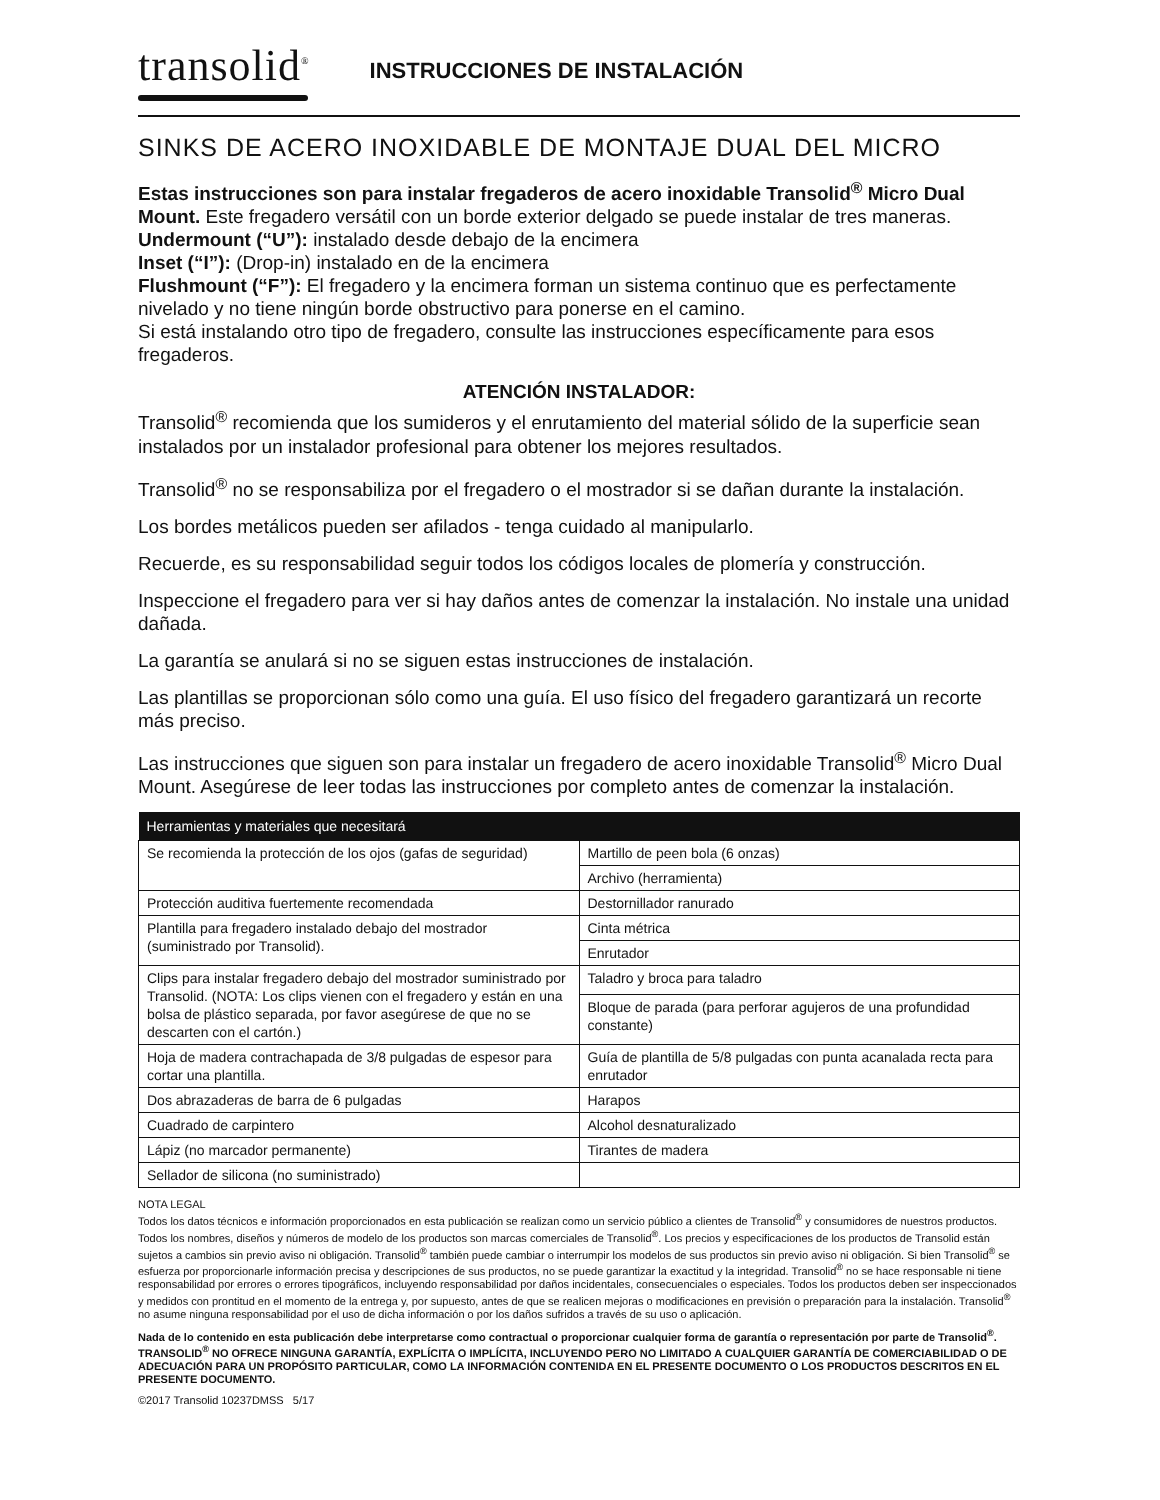transolid<sup>®</sup>
INSTRUCCIONES DE INSTALACIÓN
SINKS DE ACERO INOXIDABLE DE MONTAJE DUAL DEL MICRO
Estas instrucciones son para instalar fregaderos de acero inoxidable Transolid<sup>®</sup> Micro Dual Mount. Este fregadero versátil con un borde exterior delgado se puede instalar de tres maneras.
Undermount (“U”): instalado desde debajo de la encimera
Inset (“I”): (Drop-in) instalado en de la encimera
Flushmount (“F”): El fregadero y la encimera forman un sistema continuo que es perfectamente nivelado y no tiene ningún borde obstructivo para ponerse en el camino.
Si está instalando otro tipo de fregadero, consulte las instrucciones específicamente para esos fregaderos.
ATENCIÓN INSTALADOR:
Transolid<sup>®</sup> recomienda que los sumideros y el enrutamiento del material sólido de la superficie sean instalados por un instalador profesional para obtener los mejores resultados.
Transolid<sup>®</sup> no se responsabiliza por el fregadero o el mostrador si se dañan durante la instalación.
Los bordes metálicos pueden ser afilados - tenga cuidado al manipularlo.
Recuerde, es su responsabilidad seguir todos los códigos locales de plomería y construcción.
Inspeccione el fregadero para ver si hay daños antes de comenzar la instalación. No instale una unidad dañada.
La garantía se anulará si no se siguen estas instrucciones de instalación.
Las plantillas se proporcionan sólo como una guía. El uso físico del fregadero garantizará un recorte más preciso.
Las instrucciones que siguen son para instalar un fregadero de acero inoxidable Transolid<sup>®</sup> Micro Dual Mount. Asegúrese de leer todas las instrucciones por completo antes de comenzar la instalación.
| Herramientas y materiales que necesitará | |
| --- | --- |
| Se recomienda la protección de los ojos (gafas de seguridad) | Martillo de peen bola (6 onzas) |
| | Archivo (herramienta) |
| Protección auditiva fuertemente recomendada | Destornillador ranurado |
| Plantilla para fregadero instalado debajo del mostrador (suministrado por Transolid). | Cinta métrica |
| | Enrutador |
| Clips para instalar fregadero debajo del mostrador suministrado por Transolid. (NOTA: Los clips vienen con el fregadero y están en una bolsa de plástico separada, por favor asegúrese de que no se descarten con el cartón.) | Taladro y broca para taladro |
| | Bloque de parada (para perforar agujeros de una profundidad constante) |
| Hoja de madera contrachapada de 3/8 pulgadas de espesor para cortar una plantilla. | Guía de plantilla de 5/8 pulgadas con punta acanalada recta para enrutador |
| Dos abrazaderas de barra de 6 pulgadas | Harapos |
| Cuadrado de carpintero | Alcohol desnaturalizado |
| Lápiz (no marcador permanente) | Tirantes de madera |
| Sellador de silicona (no suministrado) | |
NOTA LEGAL
Todos los datos técnicos e información proporcionados en esta publicación se realizan como un servicio público a clientes de Transolid<sup>®</sup> y consumidores de nuestros productos. Todos los nombres, diseños y números de modelo de los productos son marcas comerciales de Transolid<sup>®</sup>. Los precios y especificaciones de los productos de Transolid están sujetos a cambios sin previo aviso ni obligación. Transolid<sup>®</sup> también puede cambiar o interrumpir los modelos de sus productos sin previo aviso ni obligación. Si bien Transolid<sup>®</sup> se esfuerza por proporcionarle información precisa y descripciones de sus productos, no se puede garantizar la exactitud y la integridad. Transolid<sup>®</sup> no se hace responsable ni tiene responsabilidad por errores o errores tipográficos, incluyendo responsabilidad por daños incidentales, consecuenciales o especiales. Todos los productos deben ser inspeccionados y medidos con prontitud en el momento de la entrega y, por supuesto, antes de que se realicen mejoras o modificaciones en previsión o preparación para la instalación. Transolid<sup>®</sup> no asume ninguna responsabilidad por el uso de dicha información o por los daños sufridos a través de su uso o aplicación.
Nada de lo contenido en esta publicación debe interpretarse como contractual o proporcionar cualquier forma de garantía o representación por parte de Transolid<sup>®</sup>. TRANSOLID<sup>®</sup> NO OFRECE NINGUNA GARANTÍA, EXPLÍCITA O IMPLÍCITA, INCLUYENDO PERO NO LIMITADO A CUALQUIER GARANTÍA DE COMERCIABILIDAD O DE ADECUACIÓN PARA UN PROPÓSITO PARTICULAR, COMO LA INFORMACIÓN CONTENIDA EN EL PRESENTE DOCUMENTO O LOS PRODUCTOS DESCRITOS EN EL PRESENTE DOCUMENTO.
©2017 Transolid 10237DMSS 5/17